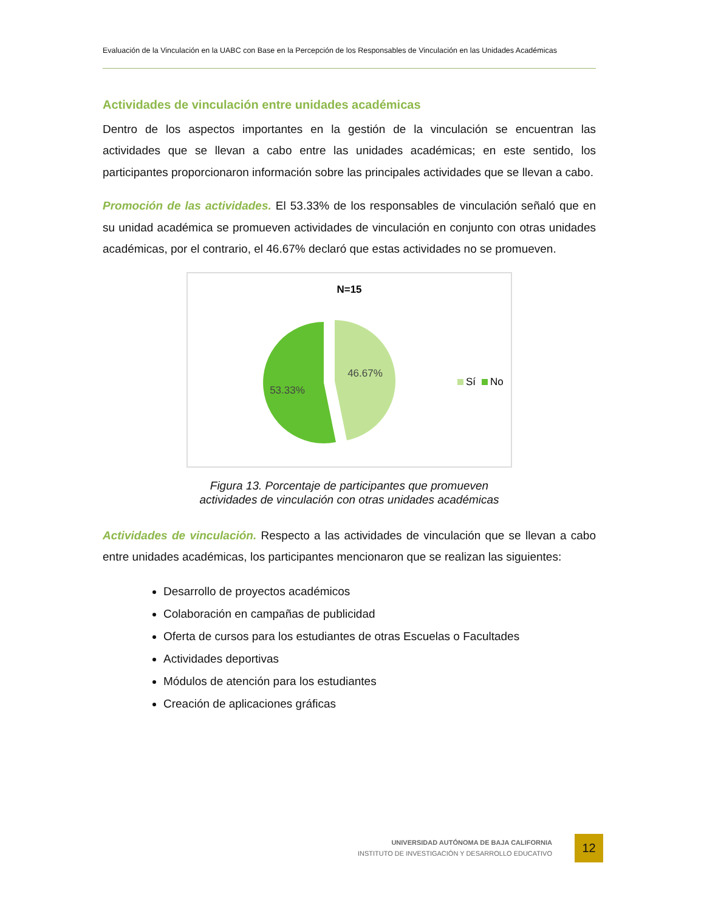Evaluación de la Vinculación en la UABC con Base en la Percepción de los Responsables de Vinculación en las Unidades Académicas
Actividades de vinculación entre unidades académicas
Dentro de los aspectos importantes en la gestión de la vinculación se encuentran las actividades que se llevan a cabo entre las unidades académicas; en este sentido, los participantes proporcionaron información sobre las principales actividades que se llevan a cabo.
Promoción de las actividades. El 53.33% de los responsables de vinculación señaló que en su unidad académica se promueven actividades de vinculación en conjunto con otras unidades académicas, por el contrario, el 46.67% declaró que estas actividades no se promueven.
N=15
46.67%
53.33%
Sí
No
Figura 13. Porcentaje de participantes que promueven
actividades de vinculación con otras unidades académicas
Actividades de vinculación. Respecto a las actividades de vinculación que se llevan a cabo entre unidades académicas, los participantes mencionaron que se realizan las siguientes:
Desarrollo de proyectos académicos
Colaboración en campañas de publicidad
Oferta de cursos para los estudiantes de otras Escuelas o Facultades
Actividades deportivas
Módulos de atención para los estudiantes
Creación de aplicaciones gráficas
UNIVERSIDAD AUTÓNOMA DE BAJA CALIFORNIA
INSTITUTO DE INVESTIGACIÓN Y DESARROLLO EDUCATIVO
12